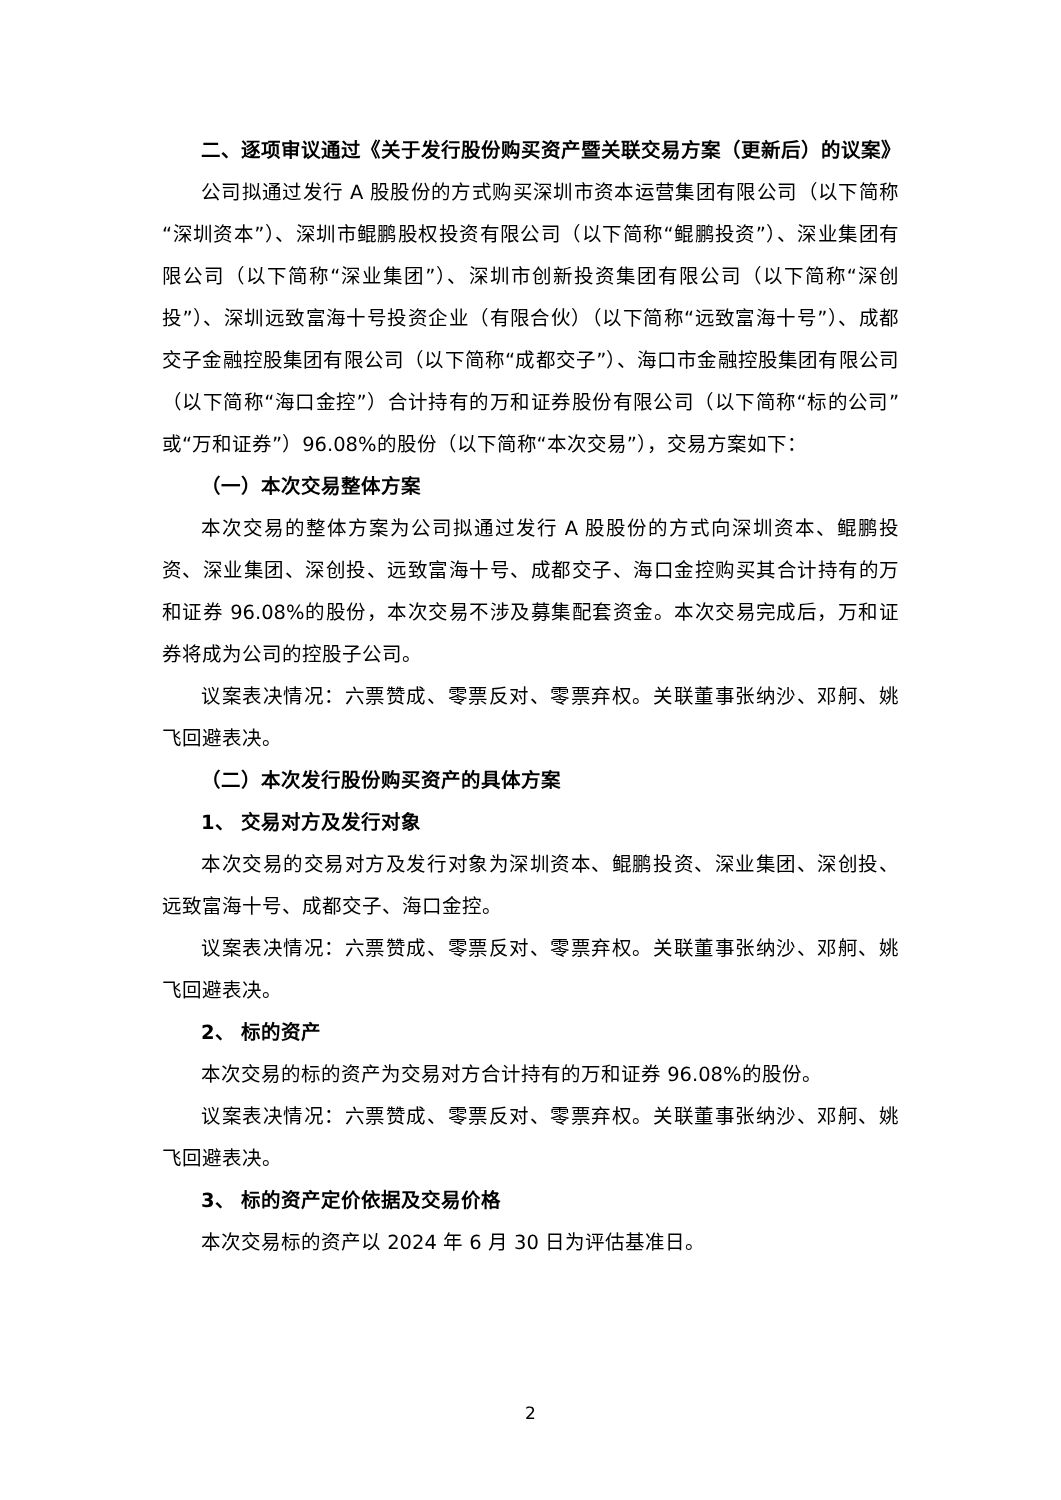二、逐项审议通过《关于发行股份购买资产暨关联交易方案（更新后）的议案》
公司拟通过发行 A 股股份的方式购买深圳市资本运营集团有限公司（以下简称“深圳资本”）、深圳市鲲鹏股权投资有限公司（以下简称“鲲鹏投资”）、深业集团有限公司（以下简称“深业集团”）、深圳市创新投资集团有限公司（以下简称“深创投”）、深圳远致富海十号投资企业（有限合伙）（以下简称“远致富海十号”）、成都交子金融控股集团有限公司（以下简称“成都交子”）、海口市金融控股集团有限公司（以下简称“海口金控”）合计持有的万和证券股份有限公司（以下简称“标的公司”或“万和证券”）96.08%的股份（以下简称“本次交易”），交易方案如下：
（一）本次交易整体方案
本次交易的整体方案为公司拟通过发行 A 股股份的方式向深圳资本、鲲鹏投资、深业集团、深创投、远致富海十号、成都交子、海口金控购买其合计持有的万和证券 96.08%的股份，本次交易不涉及募集配套资金。本次交易完成后，万和证券将成为公司的控股子公司。
议案表决情况：六票赞成、零票反对、零票弃权。关联董事张纳沙、邓舸、姚飞回避表决。
（二）本次发行股份购买资产的具体方案
1、 交易对方及发行对象
本次交易的交易对方及发行对象为深圳资本、鲲鹏投资、深业集团、深创投、远致富海十号、成都交子、海口金控。
议案表决情况：六票赞成、零票反对、零票弃权。关联董事张纳沙、邓舸、姚飞回避表决。
2、 标的资产
本次交易的标的资产为交易对方合计持有的万和证券 96.08%的股份。
议案表决情况：六票赞成、零票反对、零票弃权。关联董事张纳沙、邓舸、姚飞回避表决。
3、 标的资产定价依据及交易价格
本次交易标的资产以 2024 年 6 月 30 日为评估基准日。
2